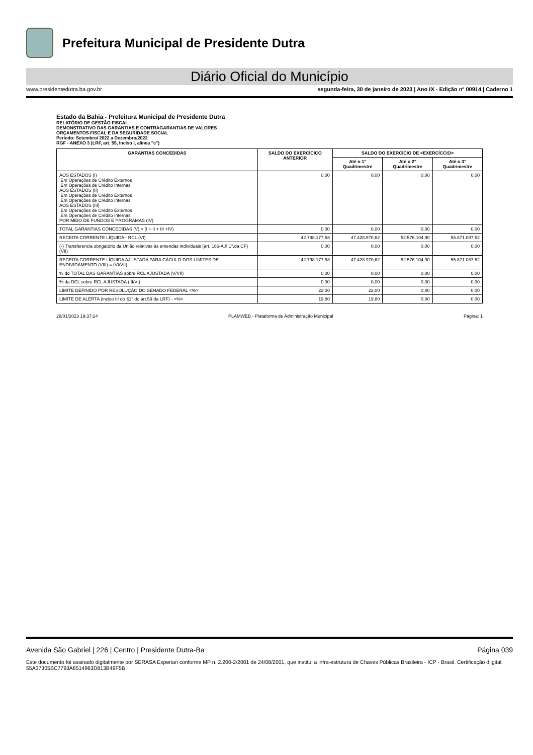Prefeitura Municipal de Presidente Dutra
Diário Oficial do Município
www.presidentedutra.ba.gov.br segunda-feira, 30 de janeiro de 2023 | Ano IX - Edição nº 00914 | Caderno 1
Estado da Bahia - Prefeitura Municipal de Presidente Dutra
RELATÓRIO DE GESTÃO FISCAL
DEMONSTRATIVO DAS GARANTIAS E CONTRAGARANTIAS DE VALORES
ORÇAMENTOS FISCAL E DA SEGURIDADE SOCIAL
Período: Setembro/ 2022 a Dezembro/2022
RGF - ANEXO 3 (LRF, art. 55, Inciso I, alínea "c")
| GARANTIAS CONCEDIDAS | SALDO DO EXERCÍCICO ANTERIOR | SALDO DO EXERCÍCIO DE <EXERCÍCCIO> | | |
| --- | --- | --- | --- | --- |
| | | Até o 1° Quadrimestre | Até o 2° Quadrimestre | Até o 3° Quadrimestre |
| AOS ESTADOS (I) Em Operações de Crédito Externos Em Operações de Crédito Internas AOS ESTADOS (II) Em Operações de Crédito Externos Em Operações de Crédito Internas AOS ESTADOS (III) Em Operações de Crédito Externos Em Operações de Crédito Internas POR MEIO DE FUNDOS E PROGRAMAS (IV) | 0,00 | 0,00 | 0,00 | 0,00 |
| TOTAL GARANTIAS CONCEDIDAS (V) = (I + II + III +IV) | 0,00 | 0,00 | 0,00 | 0,00 |
| RECEITA CORRENTE LÍQUIDA - RCL (VI) | 42.798.177,58 | 47.428.970,62 | 52.576.104,90 | 55.871.087,52 |
| (-) Transferencia obrigatório da União relativas às emendas individuais (art. 166-A,§ 1°,da CF) (VII) | 0,00 | 0,00 | 0,00 | 0,00 |
| RECEITA CORRENTE LÍQUIDA AJUSTADA PARA CÁCULO DOS LIMITES DE ENDIVIDAMENTO (VIII) = (VI/VII) | 42.798.177,58 | 47.428.970,62 | 52.576.104,90 | 55.871.087,52 |
| % do TOTAL DAS GARANTIAS sobre RCL AJUSTADA (V/VII) | 0,00 | 0,00 | 0,00 | 0,00 |
| % da DCL sobre RCL AJUSTADA (III/VI) | 0,00 | 0,00 | 0,00 | 0,00 |
| LIMITE DEFINIDO POR RESOLUÇÃO DO SENADO FEDERAL <%> | 22,00 | 22,00 | 0,00 | 0,00 |
| LIMITE DE ALERTA (inciso III do §1° do art.59 da LRF) - <%> | 19,80 | 19,80 | 0,00 | 0,00 |
28/01/2023 19:37:24 PLAMWEB - Plataforma de Administração Municipal Página: 1
Avenida São Gabriel | 226 | Centro | Presidente Dutra-Ba Página 039
Este documento foi assinado digitalmente por SERASA Experian conforme MP n. 2.200-2/2001 de 24/08/2001, que institui a infra-estrutura de Chaves Públicas Brasileira - ICP - Brasil. Certificação diigital: 55A37305BC7793A6514963D813B49F5B